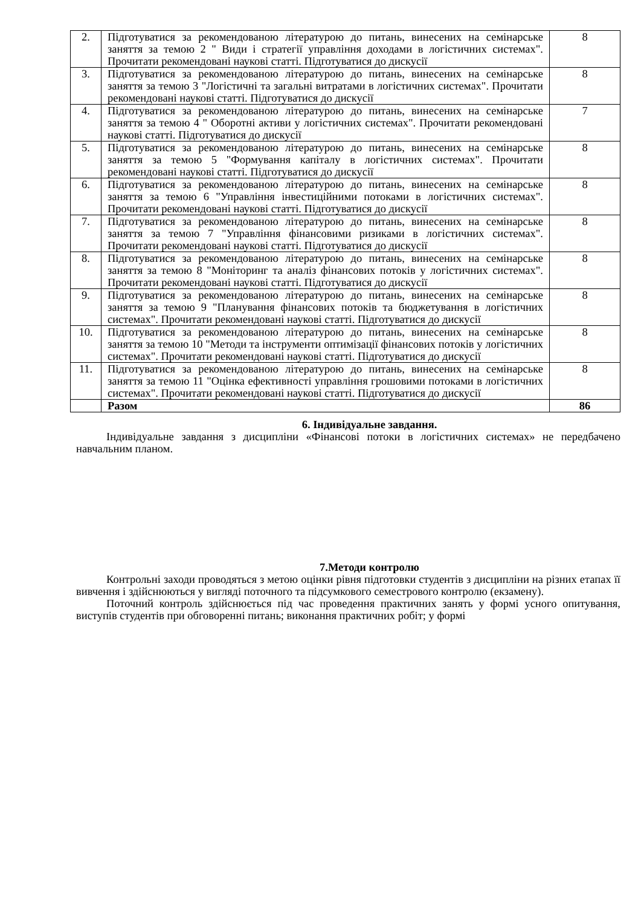| 2. | Підготуватися за рекомендованою літературою до питань, винесених на семінарське заняття за темою 2 " Види і стратегії управління доходами в логістичних системах". Прочитати рекомендовані наукові статті. Підготуватися до дискусії | 8 |
| 3. | Підготуватися за рекомендованою літературою до питань, винесених на семінарське заняття за темою 3 "Логістичні та загальні витратами в логістичних системах". Прочитати рекомендовані наукові статті. Підготуватися до дискусії | 8 |
| 4. | Підготуватися за рекомендованою літературою до питань, винесених на семінарське заняття за темою 4 " Оборотні активи у логістичних системах". Прочитати рекомендовані наукові статті. Підготуватися до дискусії | 7 |
| 5. | Підготуватися за рекомендованою літературою до питань, винесених на семінарське заняття за темою 5 "Формування капіталу в логістичних системах". Прочитати рекомендовані наукові статті. Підготуватися до дискусії | 8 |
| 6. | Підготуватися за рекомендованою літературою до питань, винесених на семінарське заняття за темою 6 "Управління інвестиційними потоками в логістичних системах". Прочитати рекомендовані наукові статті. Підготуватися до дискусії | 8 |
| 7. | Підготуватися за рекомендованою літературою до питань, винесених на семінарське заняття за темою 7 "Управління фінансовими ризиками в логістичних системах". Прочитати рекомендовані наукові статті. Підготуватися до дискусії | 8 |
| 8. | Підготуватися за рекомендованою літературою до питань, винесених на семінарське заняття за темою 8 "Моніторинг та аналіз фінансових потоків у логістичних системах". Прочитати рекомендовані наукові статті. Підготуватися до дискусії | 8 |
| 9. | Підготуватися за рекомендованою літературою до питань, винесених на семінарське заняття за темою 9 "Планування фінансових потоків та бюджетування в логістичних системах". Прочитати рекомендовані наукові статті. Підготуватися до дискусії | 8 |
| 10. | Підготуватися за рекомендованою літературою до питань, винесених на семінарське заняття за темою 10 "Методи та інструменти оптимізації фінансових потоків у логістичних системах". Прочитати рекомендовані наукові статті. Підготуватися до дискусії | 8 |
| 11. | Підготуватися за рекомендованою літературою до питань, винесених на семінарське заняття за темою 11 "Оцінка ефективності управління грошовими потоками в логістичних системах". Прочитати рекомендовані наукові статті. Підготуватися до дискусії | 8 |
| | Разом | 86 |
6. Індивідуальне завдання.
Індивідуальне завдання з дисципліни «Фінансові потоки в логістичних системах» не передбачено навчальним планом.
7.Методи контролю
Контрольні заходи проводяться з метою оцінки рівня підготовки студентів з дисципліни на різних етапах її вивчення і здійснюються у вигляді поточного та підсумкового семестрового контролю (екзамену).
Поточний контроль здійснюється під час проведення практичних занять у формі усного опитування, виступів студентів при обговоренні питань; виконання практичних робіт; у формі